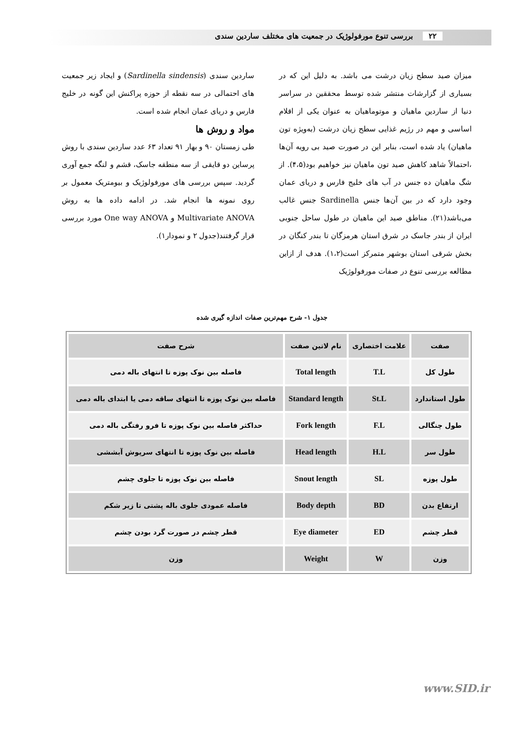۲۲ بررسی تنوع مورفولوژیک در جمعیت های مختلف ساردین سندی
میزان صید سطح زیان درشت می باشد. به دلیل این که در بسیاری از گزارشات منتشر شده توسط محققین در سراسر دنیا از ساردین ماهیان و موتوماهیان به عنوان یکی از اقلام اساسی و مهم در رژیم غذایی سطح زیان درشت (به‌ویژه تون ماهیان) یاد شده است، بنابر این در صورت صید بی رویه آن‌ها ،احتمالاً شاهد کاهش صید تون ماهیان نیز خواهیم بود(۴،۵). از شگ ماهیان ده جنس در آب های خلیج فارس و دریای عمان وجود دارد که در بین آن‌ها جنس Sardinella جنس غالب می‌باشد(۲۱). مناطق صید این ماهیان در طول ساحل جنوبی ایران از بندر جاسک در شرق استان هرمزگان تا بندر کنگان در بخش شرقی استان بوشهر متمرکز است(۱،۲). هدف از ازاین مطالعه بررسی تنوع در صفات مورفولوژیک
ساردین سندی (Sardinella sindensis) و ایجاد زیر جمعیت های احتمالی در سه نقطه از حوزه پراکنش این گونه در خلیج فارس و دریای عمان انجام شده است.
مواد و روش ها
طی زمستان ۹۰ و بهار ۹۱ تعداد ۶۳ عدد ساردین سندی با روش پرساین دو قایقی از سه منطقه جاسک، قشم و لنگه جمع آوری گردید. سپس بررسی های مورفولوژیک و بیومتریک معمول بر روی نمونه ها انجام شد. در ادامه داده ها به روش Multivariate ANOVA و One way ANOVA مورد بررسی قرار گرفتند(جدول ۲ و نمودار۱).
جدول ۱- شرح مهم‌ترین صفات اندازه گیری شده
| صفت | علامت اختصاری | نام لاتین صفت | شرح صفت |
| --- | --- | --- | --- |
| طول کل | T.L | Total length | فاصله بین نوک پوزه تا انتهای باله دمی |
| طول استاندارد | St.L | Standard length | فاصله بین نوک پوزه تا انتهای ساقه دمی یا ابتدای باله دمی |
| طول چنگالی | F.L | Fork length | حداکثر فاصله بین نوک پوزه تا فرو رفتگی باله دمی |
| طول سر | H.L | Head length | فاصله بین نوک پوزه تا انتهای سرپوش آبششی |
| طول پوزه | SL | Snout length | فاصله بین نوک پوزه تا جلوی چشم |
| ارتفاع بدن | BD | Body depth | فاصله عمودی جلوی باله پشتی تا زیر شکم |
| قطر چشم | ED | Eye diameter | قطر چشم در صورت گرد بودن چشم |
| وزن | W | Weight | وزن |
www.SID.ir